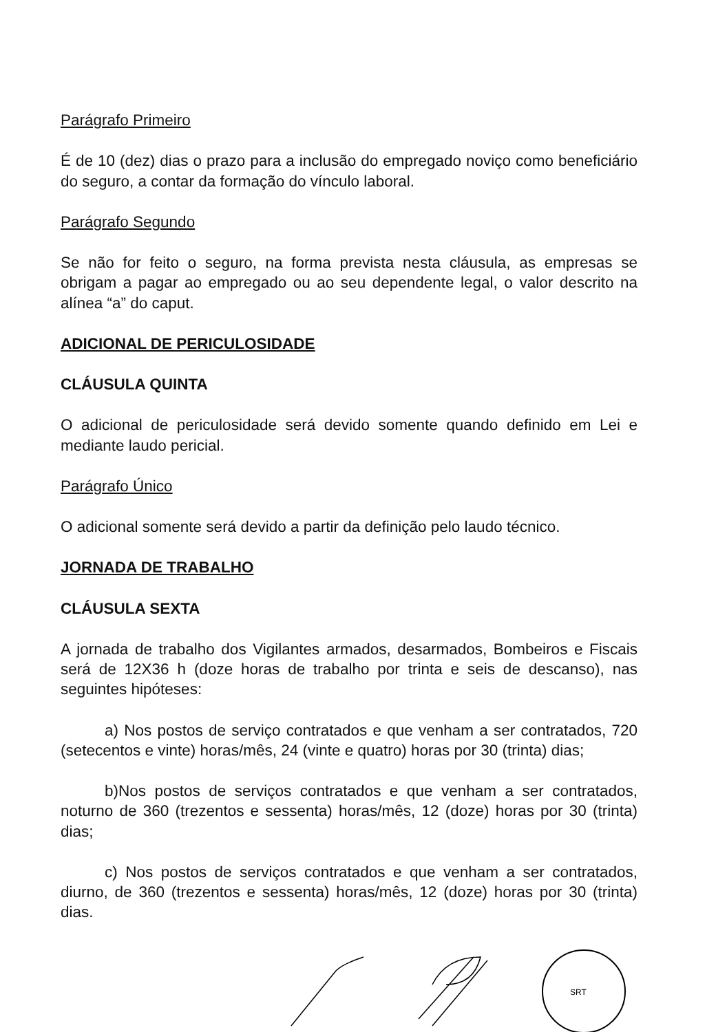Parágrafo Primeiro
É de 10 (dez) dias o prazo para a inclusão do empregado noviço como beneficiário do seguro, a contar da formação do vínculo laboral.
Parágrafo Segundo
Se não for feito o seguro, na forma prevista nesta cláusula, as empresas se obrigam a pagar ao empregado ou ao seu dependente legal, o valor descrito na alínea “a” do caput.
ADICIONAL DE PERICULOSIDADE
CLÁUSULA QUINTA
O adicional de periculosidade será devido somente quando definido em Lei e mediante laudo pericial.
Parágrafo Único
O adicional somente será devido a partir da definição pelo laudo técnico.
JORNADA DE TRABALHO
CLÁUSULA SEXTA
A jornada de trabalho dos Vigilantes armados, desarmados, Bombeiros e Fiscais será de 12X36 h (doze horas de trabalho por trinta e seis de descanso), nas seguintes hipóteses:
a) Nos postos de serviço contratados e que venham a ser contratados, 720 (setecentos e vinte) horas/mês, 24 (vinte e quatro) horas por 30 (trinta) dias;
b)Nos postos de serviços contratados e que venham a ser contratados, noturno de 360 (trezentos e sessenta) horas/mês, 12 (doze) horas por 30 (trinta) dias;
c) Nos postos de serviços contratados e que venham a ser contratados, diurno, de 360 (trezentos e sessenta) horas/mês, 12 (doze) horas por 30 (trinta) dias.
SRT